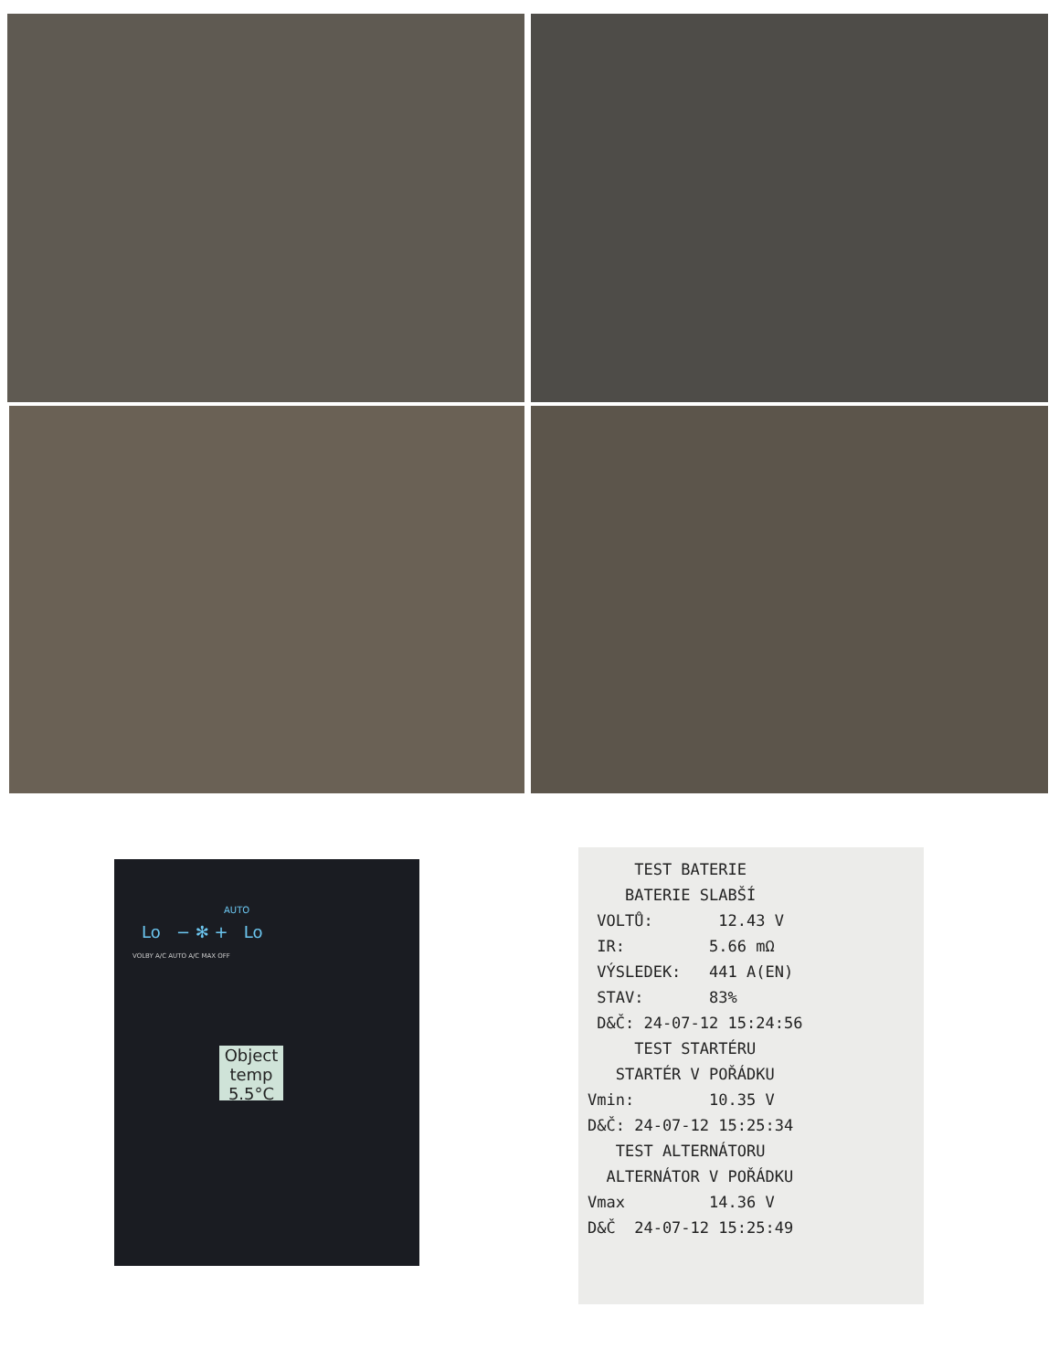AUTO
Lo − ✻ + Lo
VOLBY A/C AUTO A/C MAX OFF
Object temp
5.5°C
TEST BATERIE
BATERIE SLABŠÍ
VOLTŮ: 12.43 V
IR: 5.66 mΩ
VÝSLEDEK: 441 A(EN)
STAV: 83%
D&Č: 24-07-12 15:24:56
TEST STARTÉRU
STARTÉR V POŘÁDKU
Vmin: 10.35 V
D&Č: 24-07-12 15:25:34
TEST ALTERNÁTORU
ALTERNÁTOR V POŘÁDKU
Vmax 14.36 V
D&Č 24-07-12 15:25:49